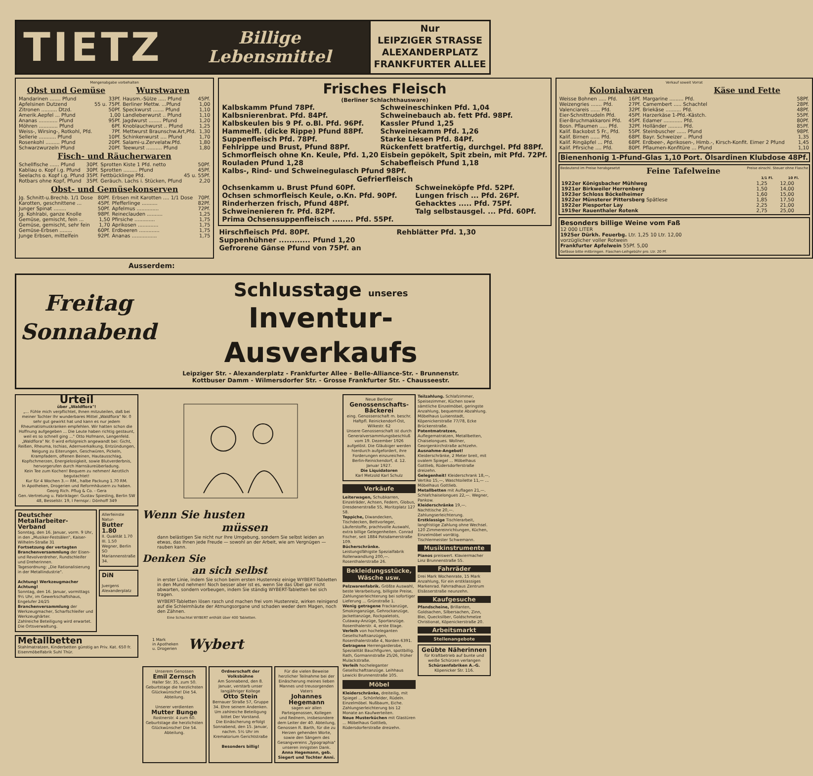TIETZ
Billige
Lebensmittel
Nur
LEIPZIGER STRASSE
ALEXANDERPLATZ
FRANKFURTER ALLEE
Mengenabgabe vorbehalten
Obst und Gemüse Wurstwaren
| Mandarinen ....... Pfund | 33Pf. | Hausm.-Sülze ..... Pfund | 45Pf. |
| Apfelsinen Dutzend | 55 u. 75Pf. | Berliner Mettw. ...Pfund | 1,00 |
| Zitronen .......... Dtzd. | 50Pf. | Speckwurst ....... Pfund | 1,10 |
| Amerik.Aepfel ... Pfund | 1,00 | Landleberwurst .. Pfund | 1,10 |
| Ananas ............ Pfund | 95Pf. | Jagdwurst ........ Pfund | 1,20 |
| Möhren ............ Pfund | 6Pf. | Knoblauchwurst .. Pfund | 1,25 |
| Weiss-, Wirsing-, Rotkohl, Pfd. | 7Pf. | Mettwurst Braunschw.Art,Pfd. | 1,30 |
| Sellerie ........... Pfund | 10Pf. | Schinkenwurst .... Pfund | 1,70 |
| Rosenkohl ......... Pfund | 20Pf. | Salami-u.Zervelatw.Pfd. | 1,80 |
| Schwarzwurzeln Pfund | 20Pf. | Teewurst .......... Pfund | 1,80 |
Fisch- und Räucherwaren
| Schellfische ...... Pfund | 30Pf. | Sprotten Kiste 1 Pfd. netto | 50Pf. |
| Kabliau o. Kopf i.g. Pfund | 30Pf. | Sprotten ......... Pfund | 45Pf. |
| Seelachs o. Kopf i.g. Pfund | 35Pf. | Fettbücklinge Pfd. | 45 u. 55Pf. |
| Rotbars ohne Kopf, Pfund | 35Pf. | Geräuch. Lachs i. Stücken, Pfund | 2,20 |
Obst- und Gemüsekonserven
| Jg. Schnitt-u.Brechb. 1/1 Dose | 80Pf. | Erbsen mit Karotten .... 1/1 Dose | 70Pf. |
| Karotten, geschnittene ... | 45Pf. | Pfefferlinge .......... | 82Pf. |
| Junger Spinat ........ | 50Pf. | Apfelmus .............. | 72Pf. |
| Jg. Kohlrabi, ganze Knolle | 98Pf. | Reineclauden .......... | 1,25 |
| Gemüse, gemischt, fein ... | 1,50 | Pfirsiche ............. | 1,75 |
| Gemüse, gemischt, sehr fein | 1,70 | Aprikosen ............. | 1,75 |
| Gemüse-Erbsen ........ | 60Pf. | Erdbeeren ............. | 1,75 |
| Junge Erbsen, mittelfein | 92Pf. | Ananas ................ | 1,75 |
Frisches Fleisch
(Berliner Schlachthausware)
| Kalbskamm Pfund 78Pf. | Schweineschinken Pfd. 1,04 |
| Kalbsnierenbrat. Pfd. 84Pf. | Schweinebauch ab. fett Pfd. 98Pf. |
| Kalbskeulen bis 9 Pf. o.Bl. Pfd. 96Pf. | Kassler Pfund 1,25 |
| Hammelfl. (dicke Rippe) Pfund 88Pf. | Schweinekamm Pfd. 1,26 |
| Suppenfleisch Pfd. 78Pf. | Starke Liesen Pfd. 84Pf. |
| Fehlrippe und Brust, Pfund 88Pf. | Rückenfett bratfertig, durchgel. Pfd 88Pf. |
| Schmorfleisch ohne Kn. Keule, Pfd. 1,20 | Eisbein gepökelt, Spit zbein, mit Pfd. 72Pf. |
| Rouladen Pfund 1,28 | Schabefleisch Pfund 1,18 |
| Kalbs-, Rind- und Schweinegulasch Pfund 98Pf. | |
Gefrierfleisch
| Ochsenkamm u. Brust Pfund 60Pf. | Schweineköpfe Pfd. 52Pf. |
| Ochsen schmorfleisch Keule, o.Kn. Pfd. 90Pf. | Lungen frisch ... Pfd. 26Pf. |
| Rinderherzen frisch, Pfund 48Pf. | Gehacktes ..... Pfd. 75Pf. |
| Schweinenieren fr. Pfd. 82Pf. | Talg selbstausgel. ... Pfd. 60Pf. |
| Prima Ochsensuppenfleisch ........ Pfd. 55Pf. | |
| Hirschfleisch Pfd. 80Pf. | Rehblätter Pfd. 1,30 |
| Suppenhühner ............ Pfund 1,20 | |
| Gefrorene Gänse Pfund von 75Pf. an | |
Verkauf soweit Vorrat
Kolonialwaren Käse und Fette
| Weisse Bohnen ..... Pfd. | 16Pf. | Margarine ......... Pfd. | 58Pf. |
| Weizengries ....... Pfd. | 27Pf. | Camembert ..... Schachtel | 28Pf. |
| Valenciareis ...... Pfd. | 32Pf. | Briekäse .......... Pfd. | 48Pf. |
| Eier-Schnittnudeln Pfd. | 45Pf. | Harzerkäse 1-Pfd.-Kästch. | 55Pf. |
| Eier-Bruchmakkaroni Pfd. | 45Pf. | Edamer ............ Pfd. | 80Pf. |
| Bosn. Pflaumen ..... Pfd. | 32Pf. | Holländer ......... Pfd. | 85Pf. |
| Kalif. Backobst 5 Fr., Pfd. | 55Pf. | Steinbuscher ...... Pfund | 98Pf. |
| Kalif. Birnen ...... Pfd. | 68Pf. | Bayr. Schweizer .. Pfund | 1,35 |
| Kalif. Ringäpfel ... Pfd. | 68Pf. | Erdbeer-, Aprikosen-, Himb.-, Kirsch-Konfit. Eimer 2 Pfund | 1,45 |
| Kalif. Pfirsiche .... Pfd. | 80Pf. | Pflaumen-Konfitüre ... Pfund | 1,10 |
| Bienenhonig 1-Pfund-Glas 1,10 | Port. Ölsardinen Klubdose 48Pf. |
Bedeutend im Preise herabgesetzt Feine Tafelweine Preise einschl. Steuer ohne Flasche
| | 1/1 Fl. | 10 Fl. |
| --- | --- | --- |
| 1922er Königsbacher Mühlweg | 1,25 | 12,00 |
| 1921er Birkweiler Herrenberg | 1,50 | 14,00 |
| 1923er Schloss Böckelheimer | 1,60 | 15,00 |
| 1922er Münsterer Pittersberg Spätlese | 1,85 | 17,50 |
| 1922er Piesporter Lay | 2,25 | 21,00 |
| 1919er Rauenthaler Rotenk | 2,75 | 25,00 |
Besonders billige Weine vom Faß
12 000 LITER
1925er Dürkh. Feuerbg. Ltr. 1,25 10 Ltr. 12,00
vorzüglicher voller Rotwein
Frankfurter Apfelwein 55Pf. 5,00
Gefässe bitte mitbringen. Flaschen-Leihgebühr pro. Ltr. 20 Pf.
Ausserdem:
Freitag
Sonnabend
Schlusstage unseres
Inventur-Ausverkaufs
Leipziger Str. - Alexanderplatz - Frankfurter Allee - Belle-Alliance-Str. - Brunnenstr.
Kottbuser Damm - Wilmersdorfer Str. - Grosse Frankfurter Str. - Chausseestr.
Urteil
über „Waldflora"!
„... Fühle mich verpflichtet, Ihnen mitzuteilen, daß bei meiner Tochter Ihr wunderbares Mittel „Waldflora" Nr. 0 sehr gut gewirkt hat und kann es nur jedem Rheumatismuskranken empfehlen. Wir hatten schon die Hoffnung aufgegeben ... Die Leute haben richtig gestaunt, weil es so schnell ging ..." Otto Hofmann, Lengenfeld.
„Waldflora" Nr. 0 wird erfolgreich angewandt bei: Gicht, Reißen, Rheuma, Ischias, Adernverkalkung, Entzündungen, Neigung zu Eiterungen, Geschwüren, Pickeln, Krampfadern, offenen Beinen, Hautausschlag, Kopfschmerzen, Energielosigkeit, sowie Blutverderbnis, hervorgerufen durch Harnsäureüberladung.
Kein Tee zum Kochen! Bequem zu nehmen! Aerztlich begutachtet!
Kur für 4 Wochen 3.— RM., halbe Packung 1.70 RM.
In Apotheken, Drogerien und Reformhäusern zu haben.
Georg Rich. Pflug & Co. - Gera
Gen.-Vertretung u. Fabriklager: Gustav Spiesling, Berlin SW 48, Besselstr. 19, I Fernspr.: Dönhoff 349
Deutscher Metallarbeiter-Verband
Sonntag, den 16. Januar, vorm. 9 Uhr, in den „Musiker-Festsälen", Kaiser-Wilhelm-Straße 31
Fortsetzung der vertagten Branchenversammlung der Eisen- und Revolverdreher, Rundschleifer und Dreherinnen.
Tagesordnung: „Die Rationalisierung in der Metallindustrie".
Achtung! Werkzeugmacher Achtung!
Sonntag, den 16. Januar, vormittags 9½ Uhr, im Gewerkschaftshaus, Engelufer 24/25
Branchenversammlung der Werkzeugmacher, Scharfschleifer und Werkzeughärter.
Zahlreiche Beteiligung wird erwartet. Die Ortsverwaltung.
Allerfeinste Natur-
Butter 1.80
II. Qualität 1.70
III. 1.50
Wegner, Berlin SO Mariannenstraße 34.
DiN
Juergens
Alexanderplatz
Metallbetten
Stahlmatratzen, Kinderbetten günstig an Priv. Kat. 650 fr. Eisenmöbelfabrik Suhl Thür.
Wenn Sie husten
müssen
dann belästigen Sie nicht nur Ihre Umgebung, sondern Sie selbst leiden an etwas, das Ihnen jede Freude — sowohl an der Arbeit, wie am Vergnügen — rauben kann.
Denken Sie
an sich selbst
in erster Linie, indem Sie schon beim ersten Hustenreiz einige WYBERT-Tabletten in den Mund nehmen! Noch besser aber ist es, wenn Sie das Übel gar nicht abwarten, sondern vorbeugen, indem Sie ständig WYBERT-Tabletten bei sich tragen.
WYBERT-Tabletten lösen rasch und machen frei vom Hustenreiz, wirken reinigend auf die Schleimhäute der Atmungsorgane und schaden weder dem Magen, noch den Zähnen.
Eine Schachtel WYBERT enthält über 400 Tabletten.
1 Mark
in Apotheken
u. Drogerien Wybert
Unserem Genossen
Emil Zernsch
Haller Str. 35, zum 50. Geburtstage die herzlichsten Glückwünsche! Die 54. Abteilung.
Unserer verdienten
Mutter Bunge
Rostnerstr. 4 zum 60. Geburtstage die herzlichsten Glückwünsche! Die 54. Abteilung.
Ordnerschaft der Volksbühne
Am Sonnabend, den 8. Januar, verstarb unser langjähriger Kollege
Otto Stein
Bernauer Straße 57, Gruppe 34. Ehre seinem Andenken. Um zahlreiche Beteiligung bittet Der Vorstand.
Die Einäscherung erfolgt Sonnabend, den 15. Januar, nachm. 5½ Uhr im Krematorium Gerichtstraße
Besonders billig!
Für die vielen Beweise herzlicher Teilnahme bei der Einäscherung meines lieben Mannes und treusorgenden Vaters
Johannes Hegemann
sagen wir allen Parteigenossen, Kollegen und Rednern, insbesondere dem Leiter der 40. Abteilung, Genossen R. Barth, für die zu Herzen gehenden Worte, sowie den Sängern des Gesangvereins „Typographia" unseren innigsten Dank.
Anna Hegemann, geb. Siegert und Tochter Anni.
Neue Berliner
Genossenschafts-Bäckerei
eing. Genossenschaft m. beschr. Haftpfl. Reinickendorf-Ost, Wilkestr. 62
Unsere Genossenschaft ist durch Generalversammlungsbeschluß vom 19. Dezember 1926 aufgelöst. Die Gläubiger werden hierdurch aufgefordert, ihre Forderungen einzureichen.
Berlin-Reinickendorf, d. 12. Januar 1927.
Die Liquidatoren
Karl Metzold Karl Schulz
Verkäufe
Leiterwagen, Schubkarren, Einzelräder, Achsen, Federn, Globus, Dresdenerstraße 55, Moritzplatz 127 58.
Teppiche, Diwandecken, Tischdecken, Bettvorleger, Läuferstoffe, prachtvolle Auswahl, extra billige Gelegenheiten. Conrad Fischer, seit 1884 Potsdamerstraße 109.
Bücherschränke. Leistungsfähigste Spezialfabrik Rollenwandlung 200,—. Rosenthalerstraße 26.
Bekleidungsstücke, Wäsche usw.
Pelzwarenfabrik. Größte Auswahl, beste Verarbeitung, billigste Preise, Zahlungserleichterung bei sofortiger Lieferung ... Grünstraße 1.
Wenig getragene Frackanzüge, Smokinganzüge, Gehrockanzüge, Jackettanzüge, Rockpaletots, Cutaway-Anzüge, Sportanzüge. Rosenthalerstr. 4, erste Etage.
Verleih von hocheleganten Gesellschaftsanzügen, Rosenthalerstraße 4, Norden 6391.
Getragene Herrengarderobe, Spezialität Bauchfiguren, spottbillig. Rath, Gormannstraße 25/26, früher Mulackstraße.
Verleih hocheleganter Gesellschaftsanzüge. Leihhaus Lewicki Brunnenstraße 105.
Möbel
Kleiderschränke, dreiteilig, mit Spiegel ... Schönfelder, Rüdeln. Einzelmöbel. Nußbaum, Eiche. Zahlungserleichterung bis 12 Monate an Kaufwerteiten.
Neue Musterküchen mit Glastüren ... Möbelhaus Gottlieb, Rüdersdorferstraße dreizehn.
Teilzahlung. Schlafzimmer, Speisezimmer, Küchen sowie sämtliche Einzelmöbel, geringste Anzahlung, bequemste Abzahlung. Möbelhaus Luisenstadt, Köpenickerstraße 77/78, Ecke Brückenstraße.
Patentmatratzen, Auflegematratzen, Metallbetten, Chaiselongues. Wollner, Georgenkirchstraße achtzehn.
Ausnahme-Angebot! Kleiderschränke, 2 Meter breit, mit ovalem Spiegel ... Möbelhaus Gottlieb, Rüdersdorferstraße dreizehn.
Gelegenheit! Kleiderschrank 18,—, Vertiko 15,—, Waschtoilette 11,— ... Möbelhaus Gottlieb.
Metallbetten mit Auflagen 21,—. Schlafchaiselongues 22,—. Wegner, Pankow.
Kleiderschränke 19,—. Nachttische 20,—. Zahlungserleichterung.
Erstklassige Tischlerarbeit, langfristige Zahlung ohne Wechsel. 120 Zimmereinrichtungen, Küchen, Einzelmöbel vorrätig. Tischlermeister Schwemann.
Musikinstrumente
Pianos preiswert. Klaviermacher Linz Brunnenstraße 55.
Fahrräder
Drei Mark Wochenrate, 15 Mark Anzahlung, für ein erstklassiges Markenrad. Fahrradhaus Zentrum Elsässerstraße neunzehn.
Kaufgesuche
Pfandscheine, Brillanten, Goldsachen, Silbersachen, Zinn, Blei, Quecksilber, Goldschmelze Christionat, Köpenickerstraße 20.
Arbeitsmarkt
Stellenangebote
Geübte Näherinnen
für Kraftbetrieb auf bunte und weiße Schürzen verlangen
Schürzenfabriken A.-G.
Köpenicker Str. 116.